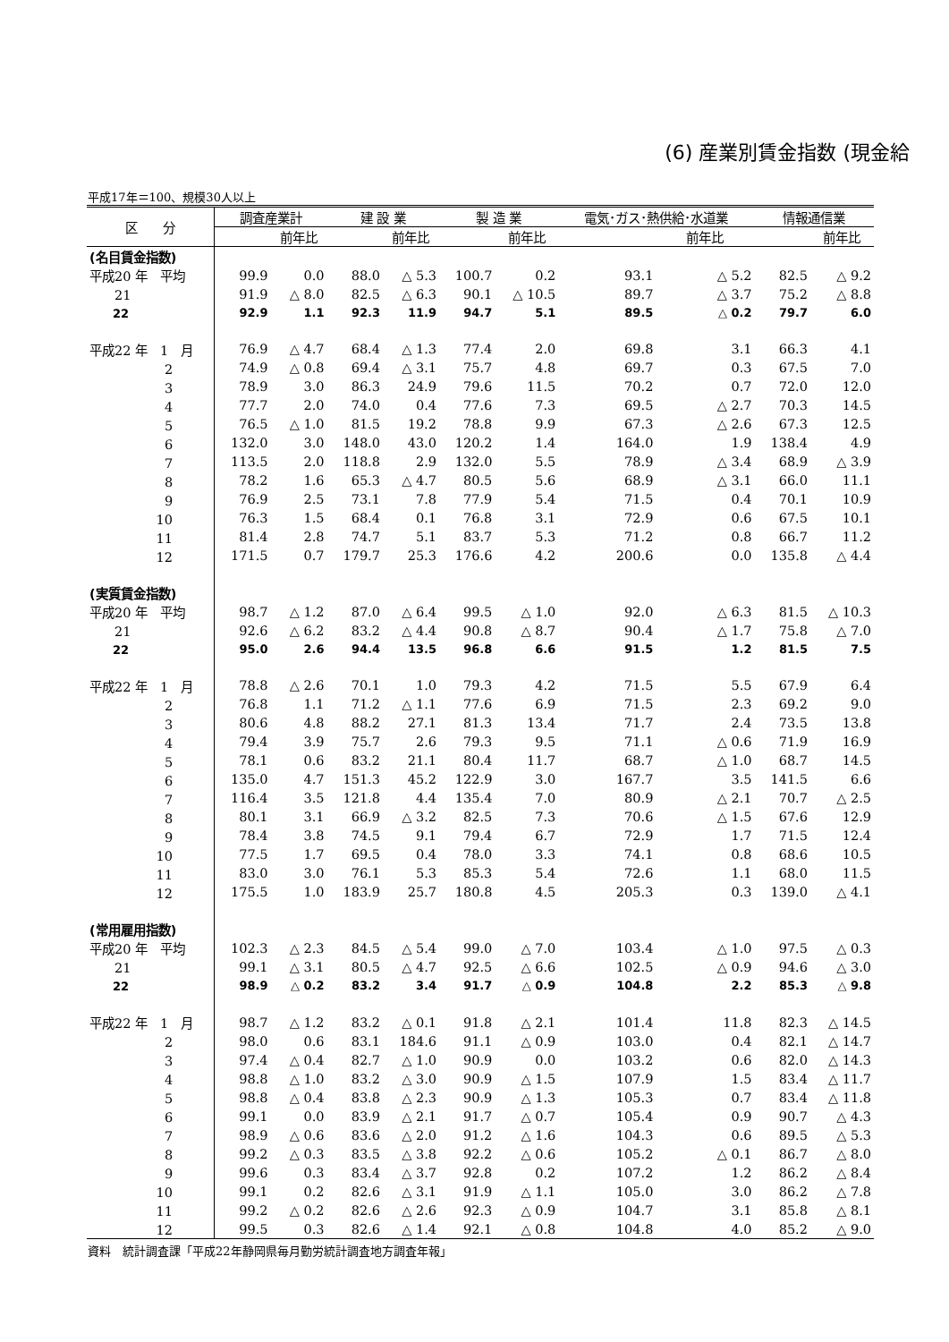(6) 産業別賃金指数 (現金給
平成17年＝100、規模30人以上
| 区 分 | 調査産業計 | | 建 設 業 | | 製 造 業 | | 電気･ガス･熱供給･水道業 | | 情報通信業 | |
| --- | --- | --- | --- | --- | --- | --- | --- | --- | --- | --- |
| | | 前年比 | | 前年比 | | 前年比 | | 前年比 | | 前年比 |
| (名目賃金指数) | | | | | | | | | | |
| 平成20 年 平均 | 99.9 | 0.0 | 88.0 | △ 5.3 | 100.7 | 0.2 | 93.1 | △ 5.2 | 82.5 | △ 9.2 |
| 21 | 91.9 | △ 8.0 | 82.5 | △ 6.3 | 90.1 | △ 10.5 | 89.7 | △ 3.7 | 75.2 | △ 8.8 |
| 22 | 92.9 | 1.1 | 92.3 | 11.9 | 94.7 | 5.1 | 89.5 | △ 0.2 | 79.7 | 6.0 |
| 平成22 年 1 月 | 76.9 | △ 4.7 | 68.4 | △ 1.3 | 77.4 | 2.0 | 69.8 | 3.1 | 66.3 | 4.1 |
| 2 | 74.9 | △ 0.8 | 69.4 | △ 3.1 | 75.7 | 4.8 | 69.7 | 0.3 | 67.5 | 7.0 |
| 3 | 78.9 | 3.0 | 86.3 | 24.9 | 79.6 | 11.5 | 70.2 | 0.7 | 72.0 | 12.0 |
| 4 | 77.7 | 2.0 | 74.0 | 0.4 | 77.6 | 7.3 | 69.5 | △ 2.7 | 70.3 | 14.5 |
| 5 | 76.5 | △ 1.0 | 81.5 | 19.2 | 78.8 | 9.9 | 67.3 | △ 2.6 | 67.3 | 12.5 |
| 6 | 132.0 | 3.0 | 148.0 | 43.0 | 120.2 | 1.4 | 164.0 | 1.9 | 138.4 | 4.9 |
| 7 | 113.5 | 2.0 | 118.8 | 2.9 | 132.0 | 5.5 | 78.9 | △ 3.4 | 68.9 | △ 3.9 |
| 8 | 78.2 | 1.6 | 65.3 | △ 4.7 | 80.5 | 5.6 | 68.9 | △ 3.1 | 66.0 | 11.1 |
| 9 | 76.9 | 2.5 | 73.1 | 7.8 | 77.9 | 5.4 | 71.5 | 0.4 | 70.1 | 10.9 |
| 10 | 76.3 | 1.5 | 68.4 | 0.1 | 76.8 | 3.1 | 72.9 | 0.6 | 67.5 | 10.1 |
| 11 | 81.4 | 2.8 | 74.7 | 5.1 | 83.7 | 5.3 | 71.2 | 0.8 | 66.7 | 11.2 |
| 12 | 171.5 | 0.7 | 179.7 | 25.3 | 176.6 | 4.2 | 200.6 | 0.0 | 135.8 | △ 4.4 |
| (実質賃金指数) | | | | | | | | | | |
| 平成20 年 平均 | 98.7 | △ 1.2 | 87.0 | △ 6.4 | 99.5 | △ 1.0 | 92.0 | △ 6.3 | 81.5 | △ 10.3 |
| 21 | 92.6 | △ 6.2 | 83.2 | △ 4.4 | 90.8 | △ 8.7 | 90.4 | △ 1.7 | 75.8 | △ 7.0 |
| 22 | 95.0 | 2.6 | 94.4 | 13.5 | 96.8 | 6.6 | 91.5 | 1.2 | 81.5 | 7.5 |
| 平成22 年 1 月 | 78.8 | △ 2.6 | 70.1 | 1.0 | 79.3 | 4.2 | 71.5 | 5.5 | 67.9 | 6.4 |
| 2 | 76.8 | 1.1 | 71.2 | △ 1.1 | 77.6 | 6.9 | 71.5 | 2.3 | 69.2 | 9.0 |
| 3 | 80.6 | 4.8 | 88.2 | 27.1 | 81.3 | 13.4 | 71.7 | 2.4 | 73.5 | 13.8 |
| 4 | 79.4 | 3.9 | 75.7 | 2.6 | 79.3 | 9.5 | 71.1 | △ 0.6 | 71.9 | 16.9 |
| 5 | 78.1 | 0.6 | 83.2 | 21.1 | 80.4 | 11.7 | 68.7 | △ 1.0 | 68.7 | 14.5 |
| 6 | 135.0 | 4.7 | 151.3 | 45.2 | 122.9 | 3.0 | 167.7 | 3.5 | 141.5 | 6.6 |
| 7 | 116.4 | 3.5 | 121.8 | 4.4 | 135.4 | 7.0 | 80.9 | △ 2.1 | 70.7 | △ 2.5 |
| 8 | 80.1 | 3.1 | 66.9 | △ 3.2 | 82.5 | 7.3 | 70.6 | △ 1.5 | 67.6 | 12.9 |
| 9 | 78.4 | 3.8 | 74.5 | 9.1 | 79.4 | 6.7 | 72.9 | 1.7 | 71.5 | 12.4 |
| 10 | 77.5 | 1.7 | 69.5 | 0.4 | 78.0 | 3.3 | 74.1 | 0.8 | 68.6 | 10.5 |
| 11 | 83.0 | 3.0 | 76.1 | 5.3 | 85.3 | 5.4 | 72.6 | 1.1 | 68.0 | 11.5 |
| 12 | 175.5 | 1.0 | 183.9 | 25.7 | 180.8 | 4.5 | 205.3 | 0.3 | 139.0 | △ 4.1 |
| (常用雇用指数) | | | | | | | | | | |
| 平成20 年 平均 | 102.3 | △ 2.3 | 84.5 | △ 5.4 | 99.0 | △ 7.0 | 103.4 | △ 1.0 | 97.5 | △ 0.3 |
| 21 | 99.1 | △ 3.1 | 80.5 | △ 4.7 | 92.5 | △ 6.6 | 102.5 | △ 0.9 | 94.6 | △ 3.0 |
| 22 | 98.9 | △ 0.2 | 83.2 | 3.4 | 91.7 | △ 0.9 | 104.8 | 2.2 | 85.3 | △ 9.8 |
| 平成22 年 1 月 | 98.7 | △ 1.2 | 83.2 | △ 0.1 | 91.8 | △ 2.1 | 101.4 | 11.8 | 82.3 | △ 14.5 |
| 2 | 98.0 | 0.6 | 83.1 | 184.6 | 91.1 | △ 0.9 | 103.0 | 0.4 | 82.1 | △ 14.7 |
| 3 | 97.4 | △ 0.4 | 82.7 | △ 1.0 | 90.9 | 0.0 | 103.2 | 0.6 | 82.0 | △ 14.3 |
| 4 | 98.8 | △ 1.0 | 83.2 | △ 3.0 | 90.9 | △ 1.5 | 107.9 | 1.5 | 83.4 | △ 11.7 |
| 5 | 98.8 | △ 0.4 | 83.8 | △ 2.3 | 90.9 | △ 1.3 | 105.3 | 0.7 | 83.4 | △ 11.8 |
| 6 | 99.1 | 0.0 | 83.9 | △ 2.1 | 91.7 | △ 0.7 | 105.4 | 0.9 | 90.7 | △ 4.3 |
| 7 | 98.9 | △ 0.6 | 83.6 | △ 2.0 | 91.2 | △ 1.6 | 104.3 | 0.6 | 89.5 | △ 5.3 |
| 8 | 99.2 | △ 0.3 | 83.5 | △ 3.8 | 92.2 | △ 0.6 | 105.2 | △ 0.1 | 86.7 | △ 8.0 |
| 9 | 99.6 | 0.3 | 83.4 | △ 3.7 | 92.8 | 0.2 | 107.2 | 1.2 | 86.2 | △ 8.4 |
| 10 | 99.1 | 0.2 | 82.6 | △ 3.1 | 91.9 | △ 1.1 | 105.0 | 3.0 | 86.2 | △ 7.8 |
| 11 | 99.2 | △ 0.2 | 82.6 | △ 2.6 | 92.3 | △ 0.9 | 104.7 | 3.1 | 85.8 | △ 8.1 |
| 12 | 99.5 | 0.3 | 82.6 | △ 1.4 | 92.1 | △ 0.8 | 104.8 | 4.0 | 85.2 | △ 9.0 |
資料　統計調査課「平成22年静岡県毎月勤労統計調査地方調査年報」